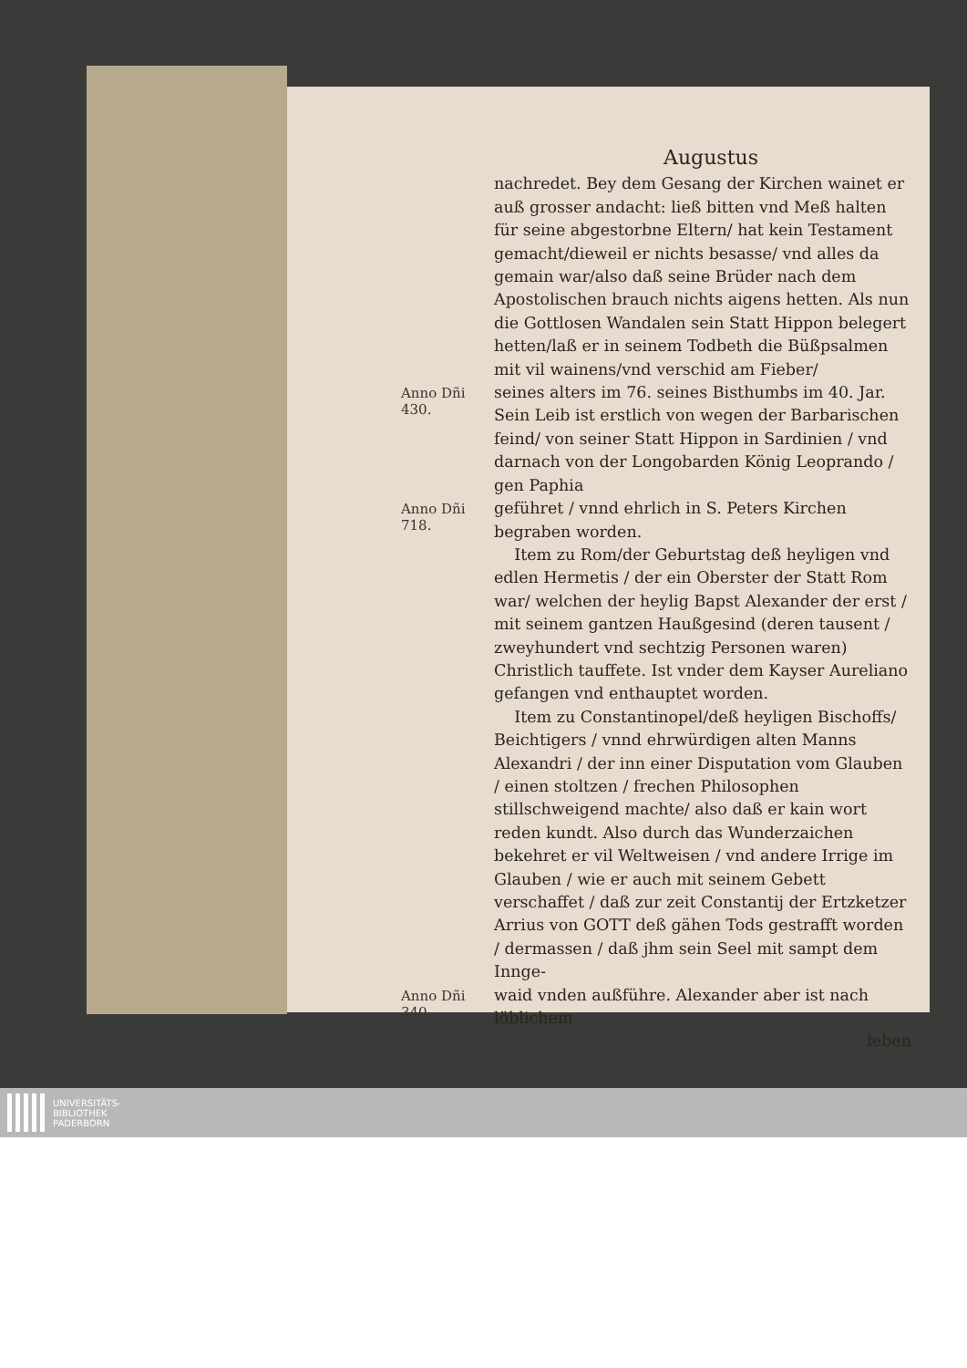Augustus
nachredet. Bey dem Gesang der Kirchen wainet er auß grosser andacht: ließ bitten vnd Meß halten für seine abgestorbne Eltern/ hat kein Testament gemacht/dieweil er nichts besasse/ vnd alles da gemain war/also daß seine Brüder nach dem Apostolischen brauch nichts aigens hetten. Als nun die Gottlosen Wandalen sein Statt Hippon belegert hetten/laß er in seinem Todbeth die Büßpsalmen mit vil wainens/vnd verschid am Fieber/
Anno Dñi
430.
seines alters im 76. seines Bisthumbs im 40. Jar. Sein Leib ist erstlich von wegen der Barbarischen feind/ von seiner Statt Hippon in Sardinien / vnd darnach von der Longobarden König Leoprando / gen Paphia
Anno Dñi
718.
geführet / vnnd ehrlich in S. Peters Kirchen begraben worden.
Item zu Rom/der Geburtstag deß heyligen vnd edlen Hermetis / der ein Oberster der Statt Rom war/ welchen der heylig Bapst Alexander der erst / mit seinem gantzen Haußgesind (deren tausent / zweyhundert vnd sechtzig Personen waren) Christlich tauffete. Ist vnder dem Kayser Aureliano gefangen vnd enthauptet worden.
Item zu Constantinopel/deß heyligen Bischoffs/ Beichtigers / vnnd ehrwürdigen alten Manns Alexandri / der inn einer Disputation vom Glauben / einen stoltzen / frechen Philosophen stillschweigend machte/ also daß er kain wort reden kundt. Also durch das Wunderzaichen bekehret er vil Weltweisen / vnd andere Irrige im Glauben / wie er auch mit seinem Gebett verschaffet / daß zur zeit Constantij der Ertzketzer Arrius von GOTT deß gähen Tods gestrafft worden / dermassen / daß jhm sein Seel mit sampt dem Innge-
Anno Dñi
340.
waid vnden außführe. Alexander aber ist nach löblichem
leben
UNIVERSITÄTS-
BIBLIOTHEK
PADERBORN